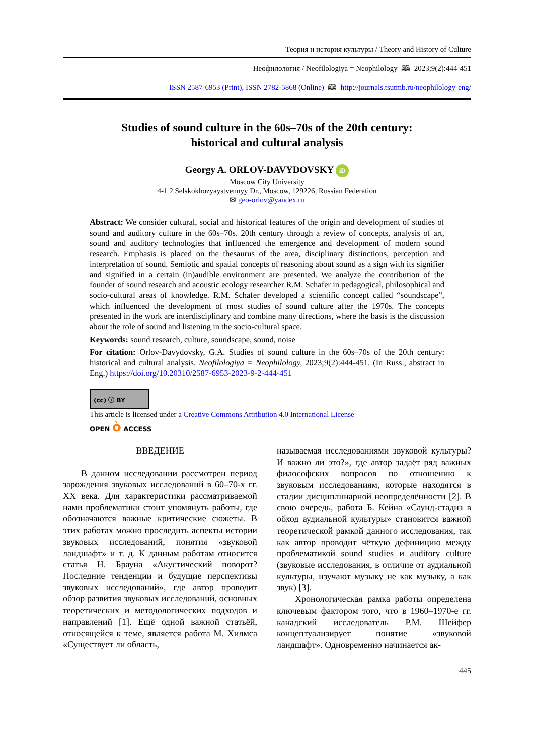Теория и история культуры / Theory and History of Culture
Неофилология / Neofilologiya = Neophilology 🕮 2023;9(2):444-451
ISSN 2587-6953 (Print), ISSN 2782-5868 (Online) 🕮 http://journals.tsutmb.ru/neophilology-eng/
Studies of sound culture in the 60s–70s of the 20th century:
historical and cultural analysis
Georgy A. ORLOV-DAVYDOVSKY iD
Moscow City University
4-1 2 Selskokhozyaystvennyy Dr., Moscow, 129226, Russian Federation
✉ geo-orlov@yandex.ru
Abstract: We consider cultural, social and historical features of the origin and development of studies of sound and auditory culture in the 60s–70s. 20th century through a review of concepts, analysis of art, sound and auditory technologies that influenced the emergence and development of modern sound research. Emphasis is placed on the thesaurus of the area, disciplinary distinctions, perception and interpretation of sound. Semiotic and spatial concepts of reasoning about sound as a sign with its signifier and signified in a certain (in)audible environment are presented. We analyze the contribution of the founder of sound research and acoustic ecology researcher R.M. Schafer in pedagogical, philosophical and socio-cultural areas of knowledge. R.M. Schafer developed a scientific concept called “soundscape”, which influenced the development of most studies of sound culture after the 1970s. The concepts presented in the work are interdisciplinary and combine many directions, where the basis is the discussion about the role of sound and listening in the socio-cultural space.
Keywords: sound research, culture, soundscape, sound, noise
For citation: Orlov-Davydovsky, G.A. Studies of sound culture in the 60s–70s of the 20th century: historical and cultural analysis. Neofilologiya = Neophilology, 2023;9(2):444-451. (In Russ., abstract in Eng.) https://doi.org/10.20310/2587-6953-2023-9-2-444-451
(cc) ⓘ BY
This article is licensed under a Creative Commons Attribution 4.0 International License
OPEN ò ACCESS
ВВЕДЕНИЕ
В данном исследовании рассмотрен период зарождения звуковых исследований в 60–70-х гг. XX века. Для характеристики рассматриваемой нами проблематики стоит упомянуть работы, где обозначаются важные критические сюжеты. В этих работах можно проследить аспекты истории звуковых исследований, понятия «звуковой ландшафт» и т. д. К данным работам относится статья Н. Брауна «Акустический поворот? Последние тенденции и будущие перспективы звуковых исследований», где автор проводит обзор развития звуковых исследований, основных теоретических и методологических подходов и направлений [1]. Ещё одной важной статьёй, относящейся к теме, является работа М. Хилмса «Существует ли область,
называемая исследованиями звуковой культуры? И важно ли это?», где автор задаёт ряд важных философских вопросов по отношению к звуковым исследованиям, которые находятся в стадии дисциплинарной неопределённости [2]. В свою очередь, работа Б. Кейна «Саунд-стадиз в обход аудиальной культуры» становится важной теоретической рамкой данного исследования, так как автор проводит чёткую дефиницию между проблематикой sound studies и auditory culture (звуковые исследования, в отличие от аудиальной культуры, изучают музыку не как музыку, а как звук) [3].
Хронологическая рамка работы определена ключевым фактором того, что в 1960–1970-е гг. канадский исследователь Р.М. Шейфер концептуализирует понятие «звуковой ландшафт». Одновременно начинается ак-
445